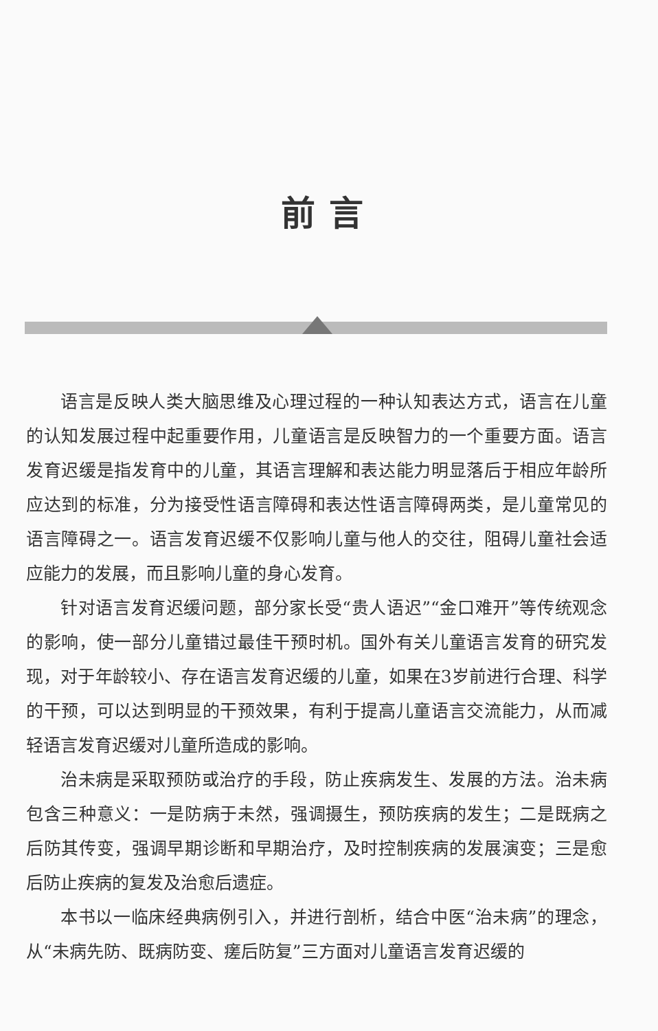前言
语言是反映人类大脑思维及心理过程的一种认知表达方式，语言在儿童的认知发展过程中起重要作用，儿童语言是反映智力的一个重要方面。语言发育迟缓是指发育中的儿童，其语言理解和表达能力明显落后于相应年龄所应达到的标准，分为接受性语言障碍和表达性语言障碍两类，是儿童常见的语言障碍之一。语言发育迟缓不仅影响儿童与他人的交往，阻碍儿童社会适应能力的发展，而且影响儿童的身心发育。
针对语言发育迟缓问题，部分家长受“贵人语迟”“金口难开”等传统观念的影响，使一部分儿童错过最佳干预时机。国外有关儿童语言发育的研究发现，对于年龄较小、存在语言发育迟缓的儿童，如果在3岁前进行合理、科学的干预，可以达到明显的干预效果，有利于提高儿童语言交流能力，从而减轻语言发育迟缓对儿童所造成的影响。
治未病是采取预防或治疗的手段，防止疾病发生、发展的方法。治未病包含三种意义：一是防病于未然，强调摄生，预防疾病的发生；二是既病之后防其传变，强调早期诊断和早期治疗，及时控制疾病的发展演变；三是愈后防止疾病的复发及治愈后遗症。
本书以一临床经典病例引入，并进行剖析，结合中医“治未病”的理念，从“未病先防、既病防变、瘥后防复”三方面对儿童语言发育迟缓的